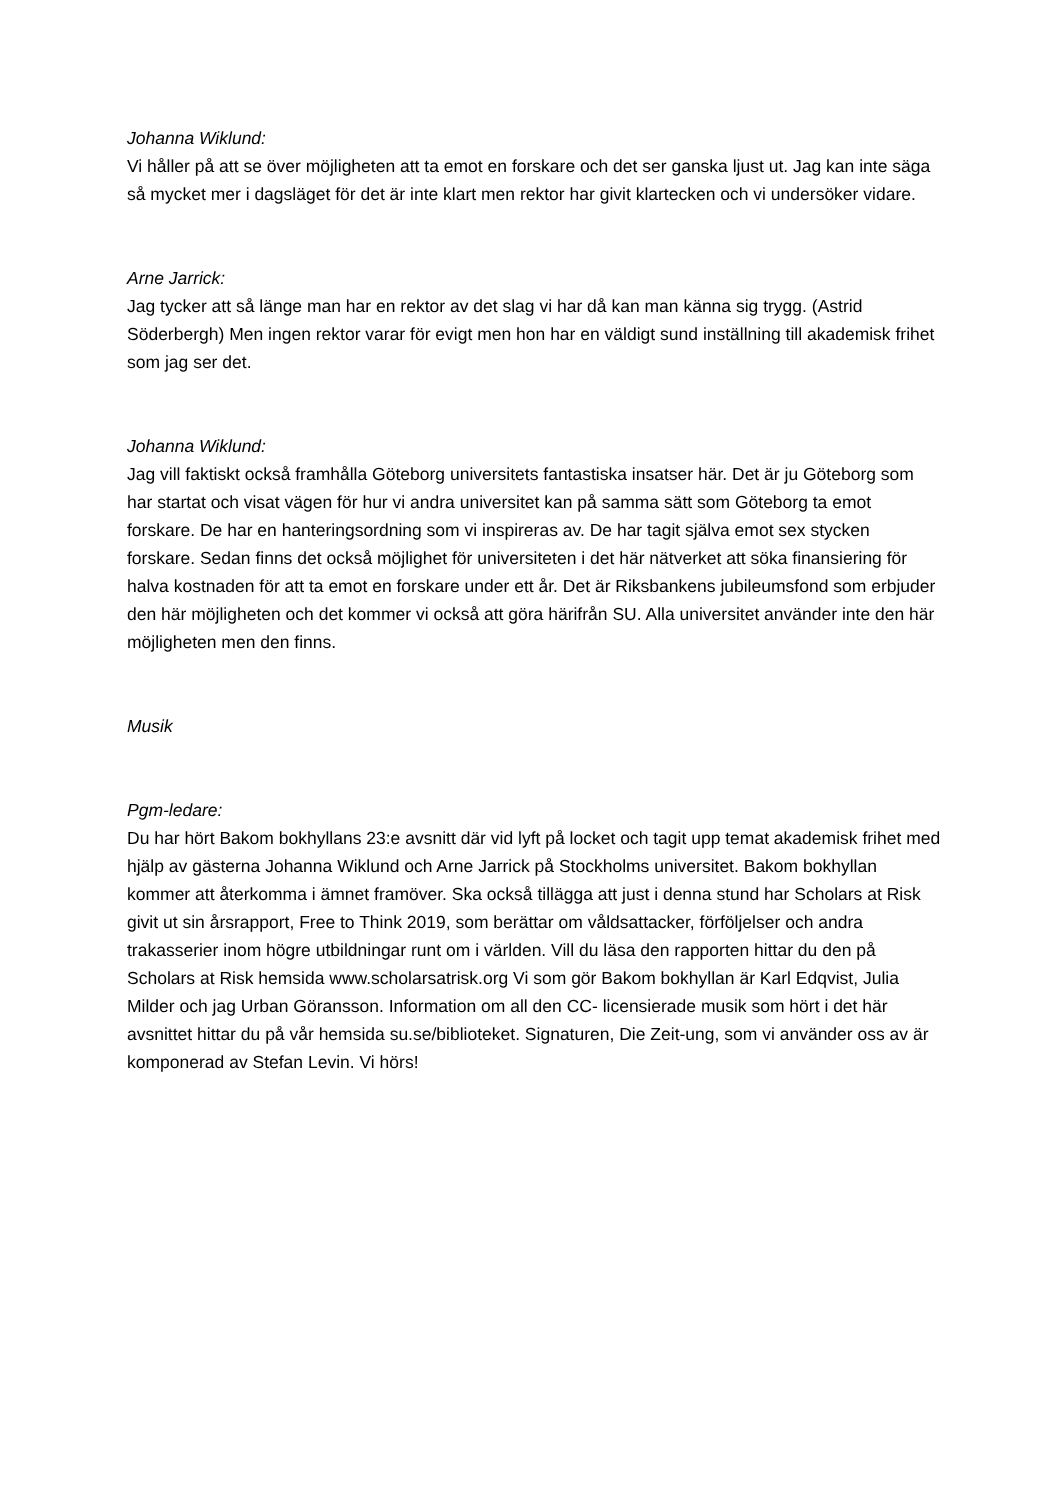Johanna Wiklund:
Vi håller på att se över möjligheten att ta emot en forskare och det ser ganska ljust ut. Jag kan inte säga så mycket mer i dagsläget för det är inte klart men rektor har givit klartecken och vi undersöker vidare.
Arne Jarrick:
Jag tycker att så länge man har en rektor av det slag vi har då kan man känna sig trygg. (Astrid Söderbergh) Men ingen rektor varar för evigt men hon har en väldigt sund inställning till akademisk frihet som jag ser det.
Johanna Wiklund:
Jag vill faktiskt också framhålla Göteborg universitets fantastiska insatser här. Det är ju Göteborg som har startat och visat vägen för hur vi andra universitet kan på samma sätt som Göteborg ta emot forskare. De har en hanteringsordning som vi inspireras av. De har tagit själva emot sex stycken forskare. Sedan finns det också möjlighet för universiteten i det här nätverket att söka finansiering för halva kostnaden för att ta emot en forskare under ett år. Det är Riksbankens jubileumsfond som erbjuder den här möjligheten och det kommer vi också att göra härifrån SU. Alla universitet använder inte den här möjligheten men den finns.
Musik
Pgm-ledare:
Du har hört Bakom bokhyllans 23:e avsnitt där vid lyft på locket och tagit upp temat akademisk frihet med hjälp av gästerna Johanna Wiklund och Arne Jarrick på Stockholms universitet. Bakom bokhyllan kommer att återkomma i ämnet framöver. Ska också tillägga att just i denna stund har Scholars at Risk givit ut sin årsrapport, Free to Think 2019, som berättar om våldsattacker, förföljelser och andra trakasserier inom högre utbildningar runt om i världen. Vill du läsa den rapporten hittar du den på Scholars at Risk hemsida www.scholarsatrisk.org Vi som gör Bakom bokhyllan är Karl Edqvist, Julia Milder och jag Urban Göransson. Information om all den CC- licensierade musik som hört i det här avsnittet hittar du på vår hemsida su.se/biblioteket. Signaturen, Die Zeit-ung, som vi använder oss av är komponerad av Stefan Levin. Vi hörs!